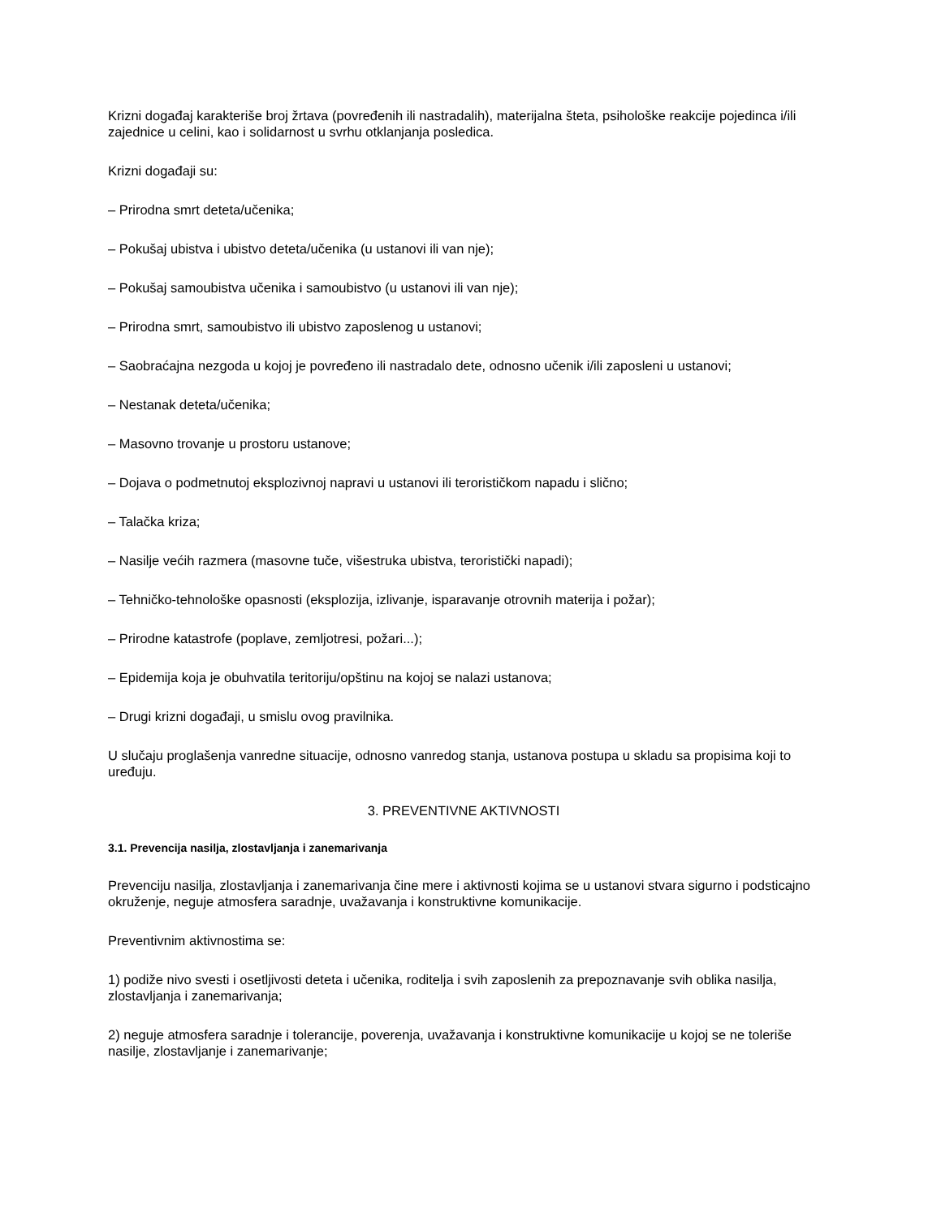Krizni događaj karakteriše broj žrtava (povređenih ili nastradalih), materijalna šteta, psihološke reakcije pojedinca i/ili zajednice u celini, kao i solidarnost u svrhu otklanjanja posledica.
Krizni događaji su:
– Prirodna smrt deteta/učenika;
– Pokušaj ubistva i ubistvo deteta/učenika (u ustanovi ili van nje);
– Pokušaj samoubistva učenika i samoubistvo (u ustanovi ili van nje);
– Prirodna smrt, samoubistvo ili ubistvo zaposlenog u ustanovi;
– Saobraćajna nezgoda u kojoj je povređeno ili nastradalo dete, odnosno učenik i/ili zaposleni u ustanovi;
– Nestanak deteta/učenika;
– Masovno trovanje u prostoru ustanove;
– Dojava o podmetnutoj eksplozivnoj napravi u ustanovi ili terorističkom napadu i slično;
– Talačka kriza;
– Nasilje većih razmera (masovne tuče, višestruka ubistva, teroristički napadi);
– Tehničko-tehnološke opasnosti (eksplozija, izlivanje, isparavanje otrovnih materija i požar);
– Prirodne katastrofe (poplave, zemljotresi, požari...);
– Epidemija koja je obuhvatila teritoriju/opštinu na kojoj se nalazi ustanova;
– Drugi krizni događaji, u smislu ovog pravilnika.
U slučaju proglašenja vanredne situacije, odnosno vanredog stanja, ustanova postupa u skladu sa propisima koji to uređuju.
3. PREVENTIVNE AKTIVNOSTI
3.1. Prevencija nasilja, zlostavljanja i zanemarivanja
Prevenciju nasilja, zlostavljanja i zanemarivanja čine mere i aktivnosti kojima se u ustanovi stvara sigurno i podsticajno okruženje, neguje atmosfera saradnje, uvažavanja i konstruktivne komunikacije.
Preventivnim aktivnostima se:
1) podiže nivo svesti i osetljivosti deteta i učenika, roditelja i svih zaposlenih za prepoznavanje svih oblika nasilja, zlostavljanja i zanemarivanja;
2) neguje atmosfera saradnje i tolerancije, poverenja, uvažavanja i konstruktivne komunikacije u kojoj se ne toleriše nasilje, zlostavljanje i zanemarivanje;